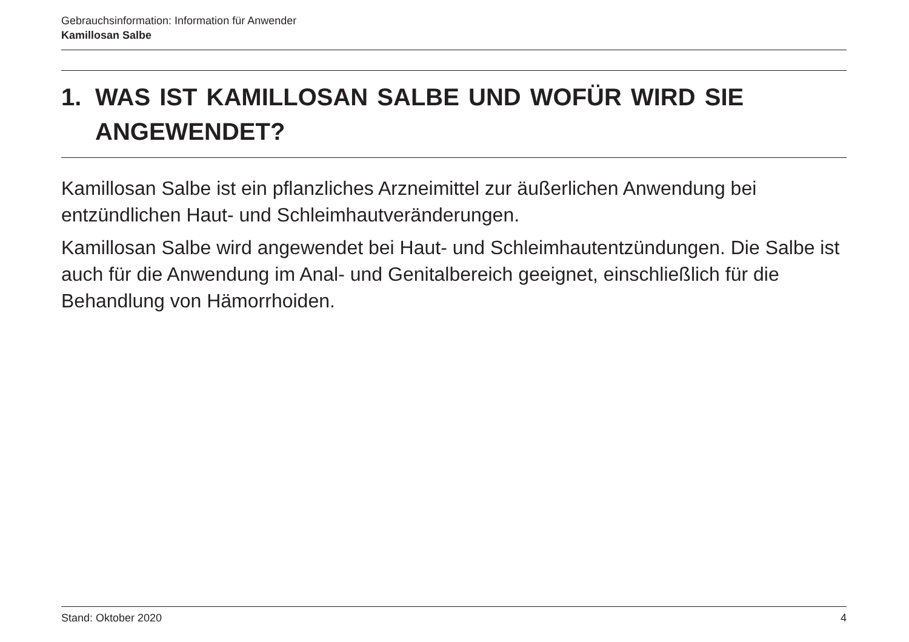Gebrauchsinformation: Information für Anwender
Kamillosan Salbe
1. WAS IST KAMILLOSAN SALBE UND WOFÜR WIRD SIE ANGEWENDET?
Kamillosan Salbe ist ein pflanzliches Arzneimittel zur äußerlichen Anwendung bei entzündlichen Haut- und Schleimhautveränderungen.
Kamillosan Salbe wird angewendet bei Haut- und Schleimhautentzündungen. Die Salbe ist auch für die Anwendung im Anal- und Genitalbereich geeignet, einschließlich für die Behandlung von Hämorrhoiden.
Stand: Oktober 2020 4